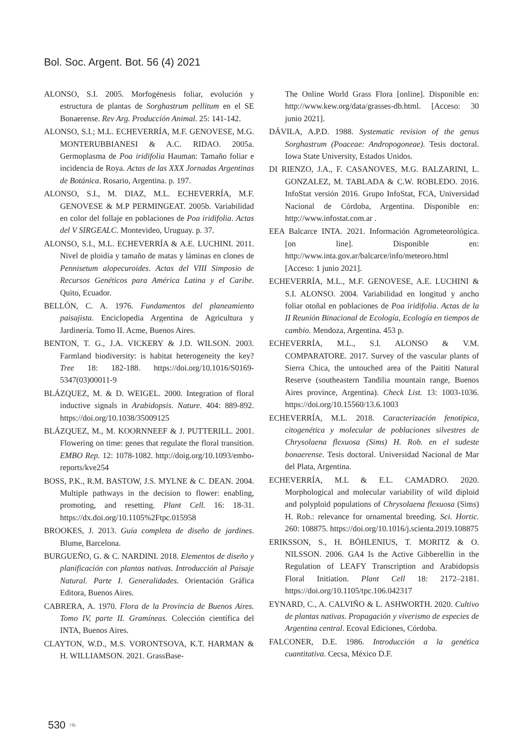Bol. Soc. Argent. Bot. 56 (4) 2021
ALONSO, S.I. 2005. Morfogénesis foliar, evolución y estructura de plantas de Sorghastrum pellitum en el SE Bonaerense. Rev Arg. Producción Animal. 25: 141-142.
ALONSO, S.I.; M.L. ECHEVERRÍA, M.F. GENOVESE, M.G. MONTERUBBIANESI & A.C. RIDAO. 2005a. Germoplasma de Poa iridifolia Hauman: Tamaño foliar e incidencia de Roya. Actas de las XXX Jornadas Argentinas de Botánica. Rosario, Argentina. p. 197.
ALONSO, S.I., M. DIAZ, M.L. ECHEVERRÍA, M.F. GENOVESE & M.P PERMINGEAT. 2005b. Variabilidad en color del follaje en poblaciones de Poa iridifolia. Actas del V SIRGEALC. Montevideo, Uruguay. p. 37.
ALONSO, S.I., M.L. ECHEVERRÍA & A.E. LUCHINI. 2011. Nivel de ploidía y tamaño de matas y láminas en clones de Pennisetum alopecuroides. Actas del VIII Simposio de Recursos Genéticos para América Latina y el Caribe. Quito, Ecuador.
BELLÓN, C. A. 1976. Fundamentos del planeamiento paisajista. Enciclopedia Argentina de Agricultura y Jardinería. Tomo II. Acme, Buenos Aires.
BENTON, T. G., J.A. VICKERY & J.D. WILSON. 2003. Farmland biodiversity: is habitat heterogeneity the key? Tree 18: 182-188. https://doi.org/10.1016/S0169-5347(03)00011-9
BLÁZQUEZ, M. & D. WEIGEL. 2000. Integration of floral inductive signals in Arabidopsis. Nature. 404: 889-892. https://doi.org/10.1038/35009125
BLÁZQUEZ, M., M. KOORNNEEF & J. PUTTERILL. 2001. Flowering on time: genes that regulate the floral transition. EMBO Rep. 12: 1078-1082. http://doig.org/10.1093/embo-reports/kve254
BOSS, P.K., R.M. BASTOW, J.S. MYLNE & C. DEAN. 2004. Multiple pathways in the decision to flower: enabling, promoting, and resetting. Plant Cell. 16: 18-31. https://dx.doi.org/10.1105%2Ftpc.015958
BROOKES, J. 2013. Guía completa de diseño de jardines. Blume, Barcelona.
BURGUEÑO, G. & C. NARDINI. 2018. Elementos de diseño y planificación con plantas nativas. Introducción al Paisaje Natural. Parte I. Generalidades. Orientación Gráfica Editora, Buenos Aires.
CABRERA, A. 1970. Flora de la Provincia de Buenos Aires. Tomo IV, parte II. Gramíneas. Colección científica del INTA, Buenos Aires.
CLAYTON, W.D., M.S. VORONTSOVA, K.T. HARMAN & H. WILLIAMSON. 2021. GrassBase-
The Online World Grass Flora [online]. Disponible en: http://www.kew.org/data/grasses-db.html. [Acceso: 30 junio 2021].
DÁVILA, A.P.D. 1988. Systematic revision of the genus Sorghastrum (Poaceae: Andropogoneae). Tesis doctoral. Iowa State University, Estados Unidos.
DI RIENZO, J.A., F. CASANOVES, M.G. BALZARINI, L. GONZALEZ, M. TABLADA & C.W. ROBLEDO. 2016. InfoStat versión 2016. Grupo InfoStat, FCA, Universidad Nacional de Córdoba, Argentina. Disponible en: http://www.infostat.com.ar .
EEA Balcarce INTA. 2021. Información Agrometeorológica. [on line]. Disponible en: http://www.inta.gov.ar/balcarce/info/meteoro.html [Acceso: 1 junio 2021].
ECHEVERRÍA, M.L., M.F. GENOVESE, A.E. LUCHINI & S.I. ALONSO. 2004. Variabilidad en longitud y ancho foliar otoñal en poblaciones de Poa iridifolia. Actas de la II Reunión Binacional de Ecología, Ecología en tiempos de cambio. Mendoza, Argentina. 453 p.
ECHEVERRÍA, M.L., S.I. ALONSO & V.M. COMPARATORE. 2017. Survey of the vascular plants of Sierra Chica, the untouched area of the Paititi Natural Reserve (southeastern Tandilia mountain range, Buenos Aires province, Argentina). Check List. 13: 1003-1036. https://doi.org/10.15560/13.6.1003
ECHEVERRÍA, M.L. 2018. Caracterización fenotípica, citogenética y molecular de poblaciones silvestres de Chrysolaena flexuosa (Sims) H. Rob. en el sudeste bonaerense. Tesis doctoral. Universidad Nacional de Mar del Plata, Argentina.
ECHEVERRÍA, M.L & E.L. CAMADRO. 2020. Morphological and molecular variability of wild diploid and polyploid populations of Chrysolaena flexuosa (Sims) H. Rob.: relevance for ornamental breeding. Sci. Hortic. 260: 108875. https://doi.org/10.1016/j.scienta.2019.108875
ERIKSSON, S., H. BÖHLENIUS, T. MORITZ & O. NILSSON. 2006. GA4 Is the Active Gibberellin in the Regulation of LEAFY Transcription and Arabidopsis Floral Initiation. Plant Cell 18: 2172–2181. https://doi.org/10.1105/tpc.106.042317
EYNARD, C., A. CALVIÑO & L. ASHWORTH. 2020. Cultivo de plantas nativas. Propagación y viverismo de especies de Argentina central. Ecoval Ediciones, Córdoba.
FALCONER, D.E. 1986. Introducción a la genética cuantitativa. Cecsa, México D.F.
530 ❧